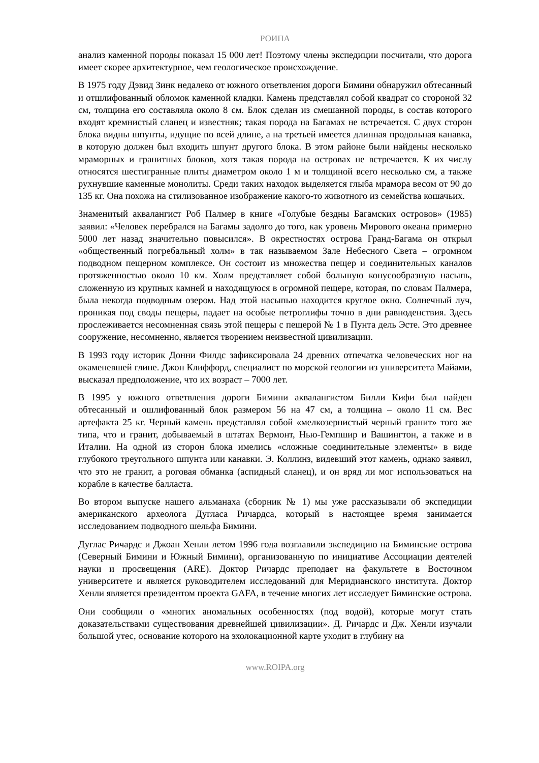РОИПА
анализ каменной породы показал 15 000 лет! Поэтому члены экспедиции посчитали, что дорога имеет скорее архитектурное, чем геологическое происхождение.
В 1975 году Дэвид Зинк недалеко от южного ответвления дороги Бимини обнаружил обтесанный и отшлифованный обломок каменной кладки. Камень представлял собой квадрат со стороной 32 см, толщина его составляла около 8 см. Блок сделан из смешанной породы, в состав которого входят кремнистый сланец и известняк; такая порода на Багамах не встречается. С двух сторон блока видны шпунты, идущие по всей длине, а на третьей имеется длинная продольная канавка, в которую должен был входить шпунт другого блока. В этом районе были найдены несколько мраморных и гранитных блоков, хотя такая порода на островах не встречается. К их числу относятся шестигранные плиты диаметром около 1 м и толщиной всего несколько см, а также рухнувшие каменные монолиты. Среди таких находок выделяется глыба мрамора весом от 90 до 135 кг. Она похожа на стилизованное изображение какого-то животного из семейства кошачьих.
Знаменитый аквалангист Роб Палмер в книге «Голубые бездны Багамских островов» (1985) заявил: «Человек перебрался на Багамы задолго до того, как уровень Мирового океана примерно 5000 лет назад значительно повысился». В окрестностях острова Гранд-Багама он открыл «общественный погребальный холм» в так называемом Зале Небесного Света – огромном подводном пещерном комплексе. Он состоит из множества пещер и соединительных каналов протяженностью около 10 км. Холм представляет собой большую конусообразную насыпь, сложенную из крупных камней и находящуюся в огромной пещере, которая, по словам Палмера, была некогда подводным озером. Над этой насыпью находится круглое окно. Солнечный луч, проникая под своды пещеры, падает на особые петроглифы точно в дни равноденствия. Здесь прослеживается несомненная связь этой пещеры с пещерой № 1 в Пунта дель Эсте. Это древнее сооружение, несомненно, является творением неизвестной цивилизации.
В 1993 году историк Донни Филдс зафиксировала 24 древних отпечатка человеческих ног на окаменевшей глине. Джон Клиффорд, специалист по морской геологии из университета Майами, высказал предположение, что их возраст – 7000 лет.
В 1995 у южного ответвления дороги Бимини аквалангистом Билли Кифи был найден обтесанный и ошлифованный блок размером 56 на 47 см, а толщина – около 11 см. Вес артефакта 25 кг. Черный камень представлял собой «мелкозернистый черный гранит» того же типа, что и гранит, добываемый в штатах Вермонт, Нью-Гемпшир и Вашингтон, а также и в Италии. На одной из сторон блока имелись «сложные соединительные элементы» в виде глубокого треугольного шпунта или канавки. Э. Коллинз, видевший этот камень, однако заявил, что это не гранит, а роговая обманка (аспидный сланец), и он вряд ли мог использоваться на корабле в качестве балласта.
Во втором выпуске нашего альманаха (сборник № 1) мы уже рассказывали об экспедиции американского археолога Дугласа Ричардса, который в настоящее время занимается исследованием подводного шельфа Бимини.
Дуглас Ричардс и Джоан Хенли летом 1996 года возглавили экспедицию на Биминские острова (Северный Бимини и Южный Бимини), организованную по инициативе Ассоциации деятелей науки и просвещения (ARE). Доктор Ричардс преподает на факультете в Восточном университете и является руководителем исследований для Меридианского института. Доктор Хенли является президентом проекта GAFA, в течение многих лет исследует Биминские острова.
Они сообщили о «многих аномальных особенностях (под водой), которые могут стать доказательствами существования древнейшей цивилизации». Д. Ричардс и Дж. Хенли изучали большой утес, основание которого на эхолокационной карте уходит в глубину на
www.ROIPA.org